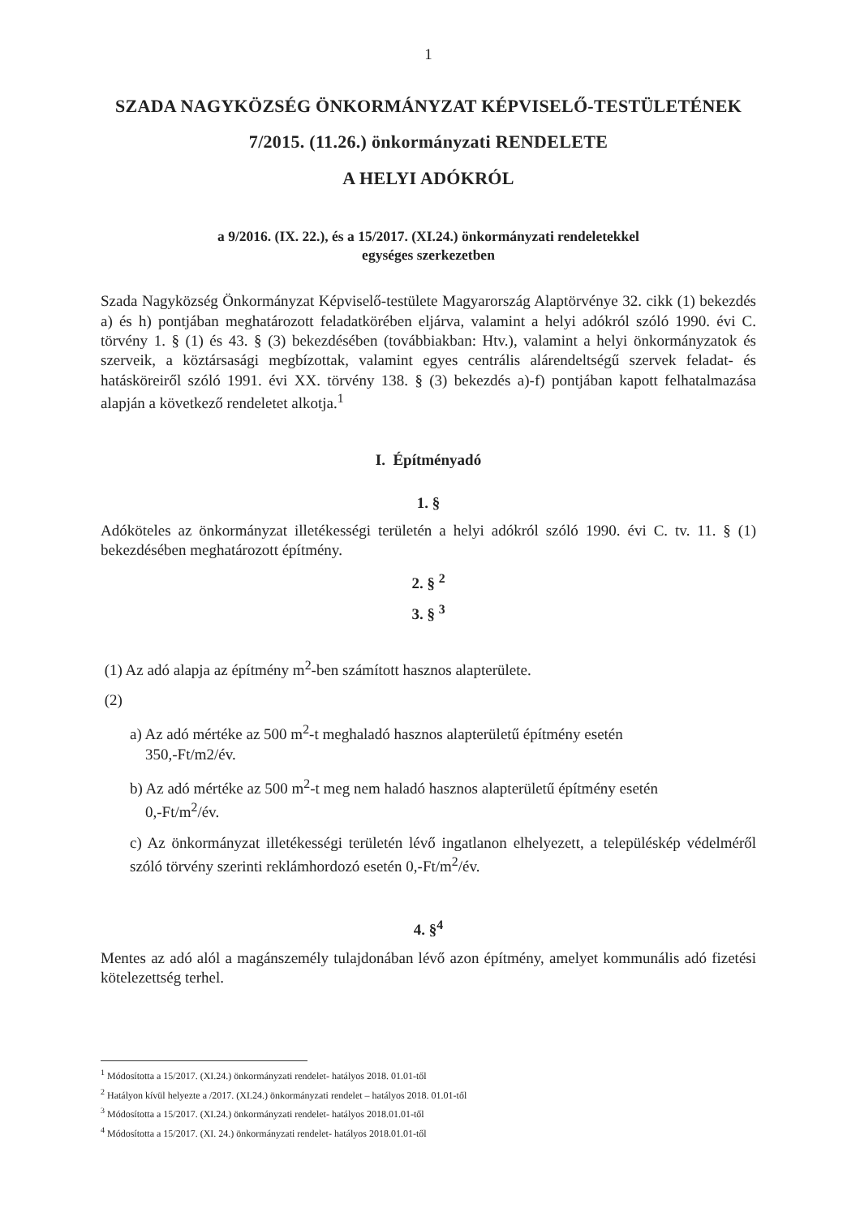1
SZADA NAGYKÖZSÉG ÖNKORMÁNYZAT KÉPVISELŐ-TESTÜLETÉNEK
7/2015. (11.26.) önkormányzati RENDELETE
A HELYI ADÓKRÓL
a 9/2016. (IX. 22.), és a 15/2017. (XI.24.) önkormányzati rendeletekkel
egységes szerkezetben
Szada Nagyközség Önkormányzat Képviselő-testülete Magyarország Alaptörvénye 32. cikk (1) bekezdés a) és h) pontjában meghatározott feladatkörében eljárva, valamint a helyi adókról szóló 1990. évi C. törvény 1. § (1) és 43. § (3) bekezdésében (továbbiakban: Htv.), valamint a helyi önkormányzatok és szerveik, a köztársasági megbízottak, valamint egyes centrális alárendeltségű szervek feladat- és hatásköreiről szóló 1991. évi XX. törvény 138. § (3) bekezdés a)-f) pontjában kapott felhatalmazása alapján a következő rendeletet alkotja.<sup>1</sup>
I. Építményadó
1. §
Adóköteles az önkormányzat illetékességi területén a helyi adókról szóló 1990. évi C. tv. 11. § (1) bekezdésében meghatározott építmény.
2. § <sup>2</sup>
3. § <sup>3</sup>
(1) Az adó alapja az építmény m<sup>2</sup>-ben számított hasznos alapterülete.
(2)
a) Az adó mértéke az 500 m<sup>2</sup>-t meghaladó hasznos alapterületű építmény esetén
350,-Ft/m2/év.
b) Az adó mértéke az 500 m<sup>2</sup>-t meg nem haladó hasznos alapterületű építmény esetén
0,-Ft/m<sup>2</sup>/év.
c) Az önkormányzat illetékességi területén lévő ingatlanon elhelyezett, a településkép védelméről szóló törvény szerinti reklámhordozó esetén 0,-Ft/m<sup>2</sup>/év.
4. §<sup>4</sup>
Mentes az adó alól a magánszemély tulajdonában lévő azon építmény, amelyet kommunális adó fizetési kötelezettség terhel.
<sup>1</sup> Módosította a 15/2017. (XI.24.) önkormányzati rendelet- hatályos 2018. 01.01-től
<sup>2</sup> Hatályon kívül helyezte a /2017. (XI.24.) önkormányzati rendelet – hatályos 2018. 01.01-től
<sup>3</sup> Módosította a 15/2017. (XI.24.) önkormányzati rendelet- hatályos 2018.01.01-től
<sup>4</sup> Módosította a 15/2017. (XI. 24.) önkormányzati rendelet- hatályos 2018.01.01-től